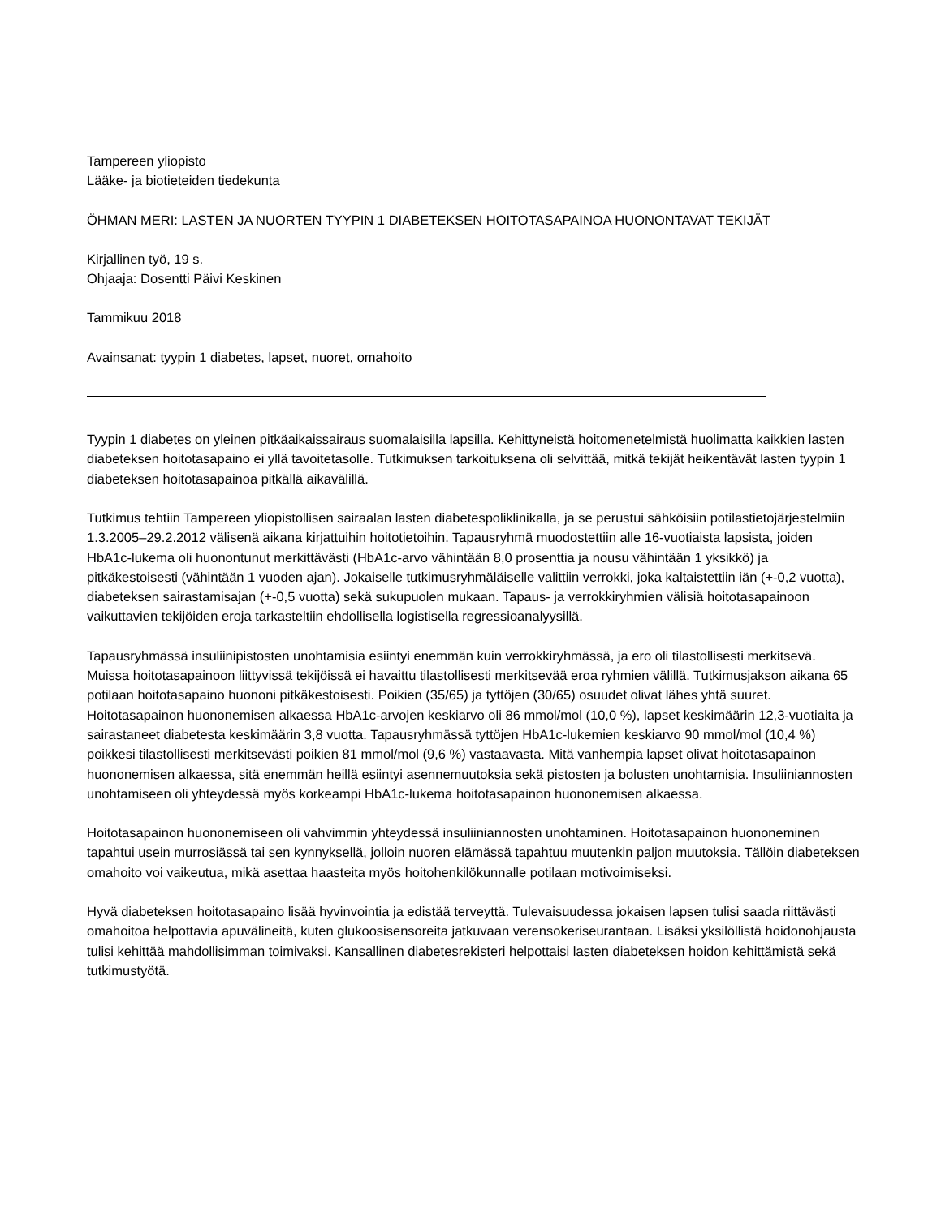Tampereen yliopisto
Lääke- ja biotieteiden tiedekunta
ÖHMAN MERI: LASTEN JA NUORTEN TYYPIN 1 DIABETEKSEN HOITOTASAPAINOA HUONONTAVAT TEKIJÄT
Kirjallinen työ, 19 s.
Ohjaaja: Dosentti Päivi Keskinen
Tammikuu 2018
Avainsanat: tyypin 1 diabetes, lapset, nuoret, omahoito
Tyypin 1 diabetes on yleinen pitkäaikaissairaus suomalaisilla lapsilla. Kehittyneistä hoitomenetelmistä huolimatta kaikkien lasten diabeteksen hoitotasapaino ei yllä tavoitetasolle. Tutkimuksen tarkoituksena oli selvittää, mitkä tekijät heikentävät lasten tyypin 1 diabeteksen hoitotasapainoa pitkällä aikavälillä.
Tutkimus tehtiin Tampereen yliopistollisen sairaalan lasten diabetespoliklinikalla, ja se perustui sähköisiin potilastietojärjestelmiin 1.3.2005–29.2.2012 välisenä aikana kirjattuihin hoitotietoihin. Tapausryhmä muodostettiin alle 16-vuotiaista lapsista, joiden HbA1c-lukema oli huonontunut merkittävästi (HbA1c-arvo vähintään 8,0 prosenttia ja nousu vähintään 1 yksikkö) ja pitkäkestoisesti (vähintään 1 vuoden ajan). Jokaiselle tutkimusryhmäläiselle valittiin verrokki, joka kaltaistettiin iän (+-0,2 vuotta), diabeteksen sairastamisajan (+-0,5 vuotta) sekä sukupuolen mukaan. Tapaus- ja verrokkiryhmien välisiä hoitotasapainoon vaikuttavien tekijöiden eroja tarkasteltiin ehdollisella logistisella regressioanalyysillä.
Tapausryhmässä insuliinipistosten unohtamisia esiintyi enemmän kuin verrokkiryhmässä, ja ero oli tilastollisesti merkitsevä. Muissa hoitotasapainoon liittyvissä tekijöissä ei havaittu tilastollisesti merkitsevää eroa ryhmien välillä. Tutkimusjakson aikana 65 potilaan hoitotasapaino huononi pitkäkestoisesti. Poikien (35/65) ja tyttöjen (30/65) osuudet olivat lähes yhtä suuret. Hoitotasapainon huononemisen alkaessa HbA1c-arvojen keskiarvo oli 86 mmol/mol (10,0 %), lapset keskimäärin 12,3-vuotiaita ja sairastaneet diabetesta keskimäärin 3,8 vuotta. Tapausryhmässä tyttöjen HbA1c-lukemien keskiarvo 90 mmol/mol (10,4 %) poikkesi tilastollisesti merkitsevästi poikien 81 mmol/mol (9,6 %) vastaavasta. Mitä vanhempia lapset olivat hoitotasapainon huononemisen alkaessa, sitä enemmän heillä esiintyi asennemuutoksia sekä pistosten ja bolusten unohtamisia. Insuliiniannosten unohtamiseen oli yhteydessä myös korkeampi HbA1c-lukema hoitotasapainon huononemisen alkaessa.
Hoitotasapainon huononemiseen oli vahvimmin yhteydessä insuliiniannosten unohtaminen. Hoitotasapainon huononeminen tapahtui usein murrosiässä tai sen kynnyksellä, jolloin nuoren elämässä tapahtuu muutenkin paljon muutoksia. Tällöin diabeteksen omahoito voi vaikeutua, mikä asettaa haasteita myös hoitohenkilökunnalle potilaan motivoimiseksi.
Hyvä diabeteksen hoitotasapaino lisää hyvinvointia ja edistää terveyttä. Tulevaisuudessa jokaisen lapsen tulisi saada riittävästi omahoitoa helpottavia apuvälineitä, kuten glukoosisensoreita jatkuvaan verensokeriseurantaan. Lisäksi yksilöllistä hoidonohjausta tulisi kehittää mahdollisimman toimivaksi. Kansallinen diabetesrekisteri helpottaisi lasten diabeteksen hoidon kehittämistä sekä tutkimustyötä.